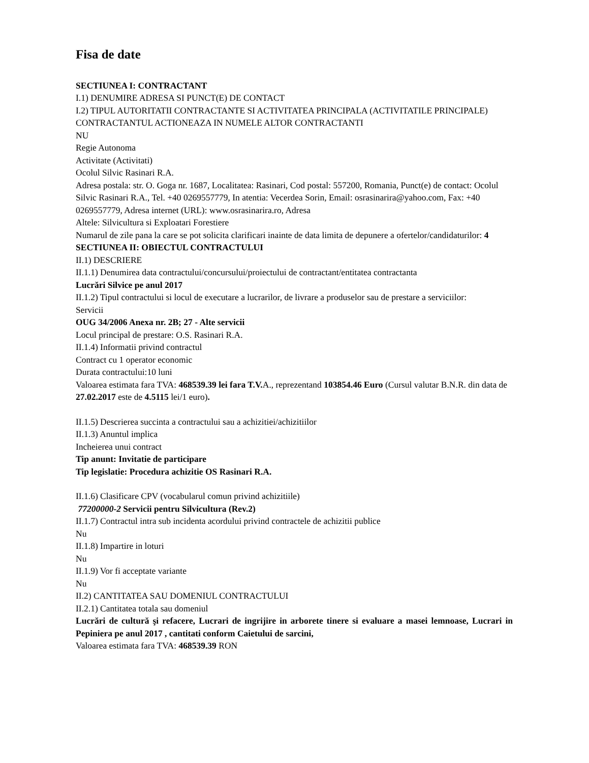Fisa de date
SECTIUNEA I: CONTRACTANT
I.1) DENUMIRE ADRESA SI PUNCT(E) DE CONTACT
I.2) TIPUL AUTORITATII CONTRACTANTE SI ACTIVITATEA PRINCIPALA (ACTIVITATILE PRINCIPALE)
CONTRACTANTUL ACTIONEAZA IN NUMELE ALTOR CONTRACTANTI
NU
Regie Autonoma
Activitate (Activitati)
Ocolul Silvic Rasinari R.A.
Adresa postala: str. O. Goga nr. 1687, Localitatea: Rasinari, Cod postal: 557200, Romania, Punct(e) de contact: Ocolul Silvic Rasinari R.A., Tel. +40 0269557779, In atentia: Vecerdea Sorin, Email: osrasinarira@yahoo.com, Fax: +40 0269557779, Adresa internet (URL): www.osrasinarira.ro, Adresa
Altele: Silvicultura si Exploatari Forestiere
Numarul de zile pana la care se pot solicita clarificari inainte de data limita de depunere a ofertelor/candidaturilor: 4
SECTIUNEA II: OBIECTUL CONTRACTULUI
II.1) DESCRIERE
II.1.1) Denumirea data contractului/concursului/proiectului de contractant/entitatea contractanta
Lucrări Silvice pe anul 2017
II.1.2) Tipul contractului si locul de executare a lucrarilor, de livrare a produselor sau de prestare a serviciilor:
Servicii
OUG 34/2006 Anexa nr. 2B; 27 - Alte servicii
Locul principal de prestare: O.S. Rasinari R.A.
II.1.4) Informatii privind contractul
Contract cu 1 operator economic
Durata contractului:10 luni
Valoarea estimata fara TVA: 468539.39 lei fara T.V. A., reprezentand 103854.46 Euro (Cursul valutar B.N.R. din data de 27.02.2017 este de 4.5115 lei/1 euro).
II.1.5) Descrierea succinta a contractului sau a achizitiei/achizitiilor
II.1.3) Anuntul implica
Incheierea unui contract
Tip anunt: Invitatie de participare
Tip legislatie: Procedura achizitie OS Rasinari R.A.
II.1.6) Clasificare CPV (vocabularul comun privind achizitiile)
77200000-2 Servicii pentru Silvicultura (Rev.2)
II.1.7) Contractul intra sub incidenta acordului privind contractele de achizitii publice
Nu
II.1.8) Impartire in loturi
Nu
II.1.9) Vor fi acceptate variante
Nu
II.2) CANTITATEA SAU DOMENIUL CONTRACTULUI
II.2.1) Cantitatea totala sau domeniul
Lucrări de cultură şi refacere, Lucrari de ingrijire in arborete tinere si evaluare a masei lemnoase, Lucrari in Pepiniera pe anul 2017 , cantitati conform Caietului de sarcini,
Valoarea estimata fara TVA: 468539.39 RON